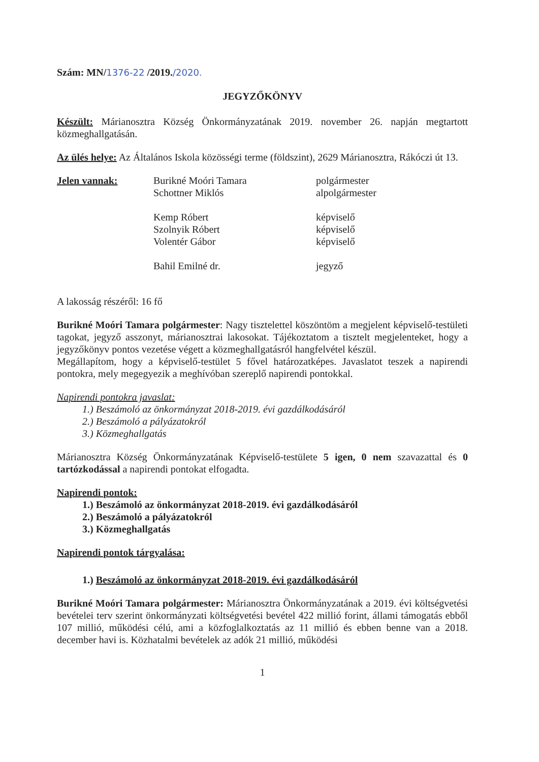Szám: MN/1376-22 /2019./2020.
JEGYZŐKÖNYV
Készült: Márianosztra Község Önkormányzatának 2019. november 26. napján megtartott közmeghallgatásán.
Az ülés helye: Az Általános Iskola közösségi terme (földszint), 2629 Márianosztra, Rákóczi út 13.
Jelen vannak:
Burikné Moóri Tamara
polgármester
Schottner Miklós
alpolgármester
Kemp Róbert
képviselő
Szolnyik Róbert
képviselő
Volentér Gábor
képviselő
Bahil Emilné dr.
jegyző
A lakosság részéről: 16 fő
Burikné Moóri Tamara polgármester: Nagy tisztelettel köszöntöm a megjelent képviselő-testületi tagokat, jegyző asszonyt, márianosztrai lakosokat. Tájékoztatom a tisztelt megjelenteket, hogy a jegyzőkönyv pontos vezetése végett a közmeghallgatásról hangfelvétel készül.
Megállapítom, hogy a képviselő-testület 5 fővel határozatképes. Javaslatot teszek a napirendi pontokra, mely megegyezik a meghívóban szereplő napirendi pontokkal.
Napirendi pontokra javaslat:
1.) Beszámoló az önkormányzat 2018-2019. évi gazdálkodásáról
2.) Beszámoló a pályázatokról
3.) Közmeghallgatás
Márianosztra Község Önkormányzatának Képviselő-testülete 5 igen, 0 nem szavazattal és 0 tartózkodással a napirendi pontokat elfogadta.
Napirendi pontok:
1.) Beszámoló az önkormányzat 2018-2019. évi gazdálkodásáról
2.) Beszámoló a pályázatokról
3.) Közmeghallgatás
Napirendi pontok tárgyalása:
1.) Beszámoló az önkormányzat 2018-2019. évi gazdálkodásáról
Burikné Moóri Tamara polgármester: Márianosztra Önkormányzatának a 2019. évi költségvetési bevételei terv szerint önkormányzati költségvetési bevétel 422 millió forint, állami támogatás ebből 107 millió, működési célú, ami a közfoglalkoztatás az 11 millió és ebben benne van a 2018. december havi is. Közhatalmi bevételek az adók 21 millió, működési
1